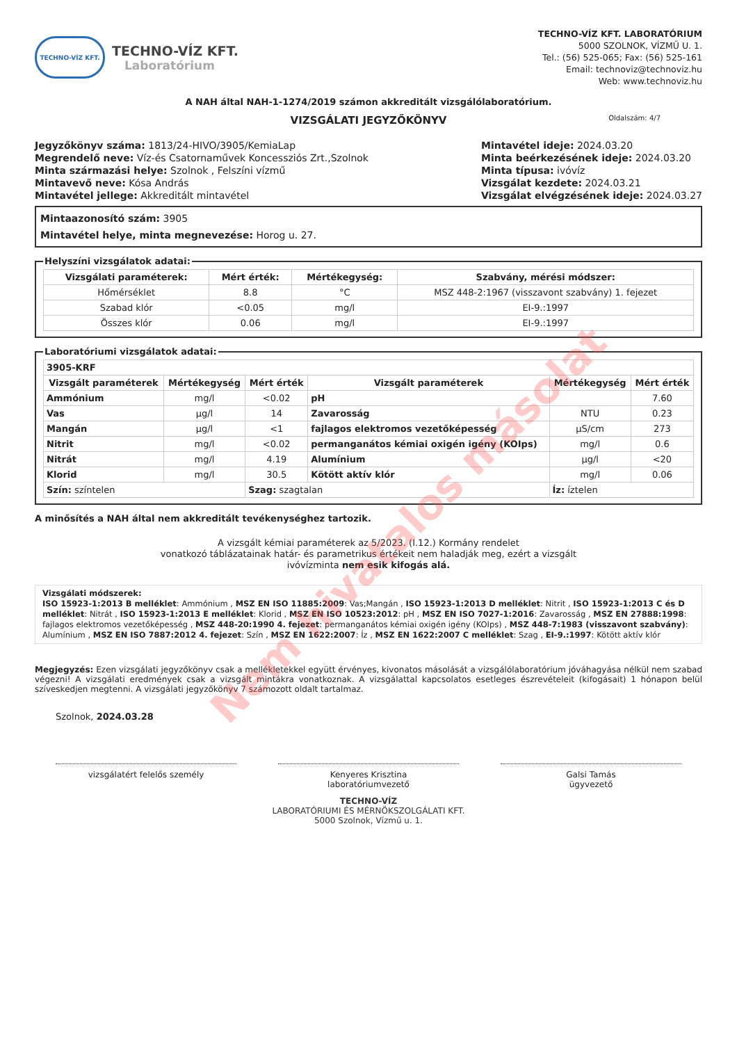Nem hivatalos másolat
TECHNO-VÍZ KFT.
TECHNO-VÍZ KFT.
Laboratórium
TECHNO-VÍZ KFT. LABORATÓRIUM
5000 SZOLNOK, VÍZMŰ U. 1.
Tel.: (56) 525-065; Fax: (56) 525-161
Email: technoviz@technoviz.hu
Web: www.technoviz.hu
A NAH által NAH-1-1274/2019 számon akkreditált vizsgálólaboratórium.
VIZSGÁLATI JEGYZŐKÖNYV Oldalszám: 4/7
Jegyzőkönyv száma: 1813/24-HIVO/3905/KemiaLap
Megrendelő neve: Víz-és Csatornaművek Koncessziós Zrt.,Szolnok
Minta származási helye: Szolnok , Felszíni vízmű
Mintavevő neve: Kósa András
Mintavétel jellege: Akkreditált mintavétel
Mintavétel ideje: 2024.03.20
Minta beérkezésének ideje: 2024.03.20
Minta típusa: ivóvíz
Vizsgálat kezdete: 2024.03.21
Vizsgálat elvégzésének ideje: 2024.03.27
Mintaazonosító szám: 3905
Mintavétel helye, minta megnevezése: Horog u. 27.
Helyszíni vizsgálatok adatai:
| Vizsgálati paraméterek: | Mért érték: | Mértékegység: | Szabvány, mérési módszer: |
| --- | --- | --- | --- |
| Hőmérséklet | 8.8 | °C | MSZ 448-2:1967 (visszavont szabvány) 1. fejezet |
| Szabad klór | <0.05 | mg/l | EI-9.:1997 |
| Összes klór | 0.06 | mg/l | EI-9.:1997 |
Laboratóriumi vizsgálatok adatai:
| 3905-KRF | | | | | |
| Vizsgált paraméterek | Mértékegység | Mért érték | Vizsgált paraméterek | Mértékegység | Mért érték |
| Ammónium | mg/l | <0.02 | pH | | 7.60 |
| Vas | µg/l | 14 | Zavarosság | NTU | 0.23 |
| Mangán | µg/l | <1 | fajlagos elektromos vezetőképesség | µS/cm | 273 |
| Nitrit | mg/l | <0.02 | permanganátos kémiai oxigén igény (KOIps) | mg/l | 0.6 |
| Nitrát | mg/l | 4.19 | Alumínium | µg/l | <20 |
| Klorid | mg/l | 30.5 | Kötött aktív klór | mg/l | 0.06 |
| Szín: színtelen | | Szag: szagtalan | | Íz: íztelen | |
A minősítés a NAH által nem akkreditált tevékenységhez tartozik.
A vizsgált kémiai paraméterek az 5/2023. (I.12.) Kormány rendelet
vonatkozó táblázatainak határ- és parametrikus értékeit nem haladják meg, ezért a vizsgált
ivóvízminta nem esik kifogás alá.
Vizsgálati módszerek:
ISO 15923-1:2013 B melléklet: Ammónium , MSZ EN ISO 11885:2009: Vas;Mangán , ISO 15923-1:2013 D melléklet: Nitrit , ISO 15923-1:2013 C és D melléklet: Nitrát , ISO 15923-1:2013 E melléklet: Klorid , MSZ EN ISO 10523:2012: pH , MSZ EN ISO 7027-1:2016: Zavarosság , MSZ EN 27888:1998: fajlagos elektromos vezetőképesség , MSZ 448-20:1990 4. fejezet: permanganátos kémiai oxigén igény (KOIps) , MSZ 448-7:1983 (visszavont szabvány): Alumínium , MSZ EN ISO 7887:2012 4. fejezet: Szín , MSZ EN 1622:2007: Íz , MSZ EN 1622:2007 C melléklet: Szag , EI-9.:1997: Kötött aktív klór
Megjegyzés: Ezen vizsgálati jegyzőkönyv csak a mellékletekkel együtt érvényes, kivonatos másolását a vizsgálólaboratórium jóváhagyása nélkül nem szabad végezni! A vizsgálati eredmények csak a vizsgált mintákra vonatkoznak. A vizsgálattal kapcsolatos esetleges észrevételeit (kifogásait) 1 hónapon belül szíveskedjen megtenni. A vizsgálati jegyzőkönyv 7 számozott oldalt tartalmaz.
Szolnok, 2024.03.28
vizsgálatért felelős személy Kenyeres Krisztina
laboratóriumvezető
Galsi Tamás
ügyvezető
TECHNO-VÍZ
LABORATÓRIUMI ÉS MÉRNÖKSZOLGÁLATI KFT.
5000 Szolnok, Vízmű u. 1.